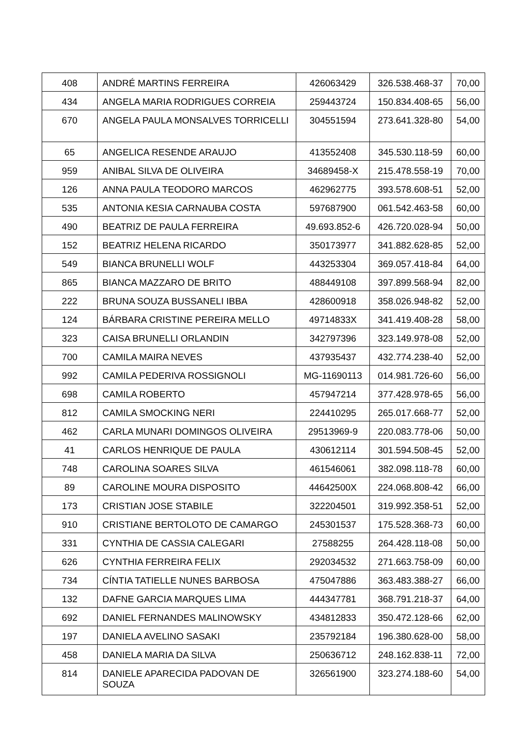| 408 | ANDRÉ MARTINS FERREIRA | 426063429 | 326.538.468-37 | 70,00 |
| 434 | ANGELA MARIA RODRIGUES CORREIA | 259443724 | 150.834.408-65 | 56,00 |
| 670 | ANGELA PAULA MONSALVES TORRICELLI | 304551594 | 273.641.328-80 | 54,00 |
| 65 | ANGELICA RESENDE ARAUJO | 413552408 | 345.530.118-59 | 60,00 |
| 959 | ANIBAL SILVA DE OLIVEIRA | 34689458-X | 215.478.558-19 | 70,00 |
| 126 | ANNA PAULA TEODORO MARCOS | 462962775 | 393.578.608-51 | 52,00 |
| 535 | ANTONIA KESIA CARNAUBA COSTA | 597687900 | 061.542.463-58 | 60,00 |
| 490 | BEATRIZ DE PAULA FERREIRA | 49.693.852-6 | 426.720.028-94 | 50,00 |
| 152 | BEATRIZ HELENA RICARDO | 350173977 | 341.882.628-85 | 52,00 |
| 549 | BIANCA BRUNELLI WOLF | 443253304 | 369.057.418-84 | 64,00 |
| 865 | BIANCA MAZZARO DE BRITO | 488449108 | 397.899.568-94 | 82,00 |
| 222 | BRUNA SOUZA BUSSANELI IBBA | 428600918 | 358.026.948-82 | 52,00 |
| 124 | BÁRBARA CRISTINE PEREIRA MELLO | 49714833X | 341.419.408-28 | 58,00 |
| 323 | CAISA BRUNELLI ORLANDIN | 342797396 | 323.149.978-08 | 52,00 |
| 700 | CAMILA MAIRA NEVES | 437935437 | 432.774.238-40 | 52,00 |
| 992 | CAMILA PEDERIVA ROSSIGNOLI | MG-11690113 | 014.981.726-60 | 56,00 |
| 698 | CAMILA ROBERTO | 457947214 | 377.428.978-65 | 56,00 |
| 812 | CAMILA SMOCKING NERI | 224410295 | 265.017.668-77 | 52,00 |
| 462 | CARLA MUNARI DOMINGOS OLIVEIRA | 29513969-9 | 220.083.778-06 | 50,00 |
| 41 | CARLOS HENRIQUE DE PAULA | 430612114 | 301.594.508-45 | 52,00 |
| 748 | CAROLINA SOARES SILVA | 461546061 | 382.098.118-78 | 60,00 |
| 89 | CAROLINE MOURA DISPOSITO | 44642500X | 224.068.808-42 | 66,00 |
| 173 | CRISTIAN JOSE STABILE | 322204501 | 319.992.358-51 | 52,00 |
| 910 | CRISTIANE BERTOLOTO DE CAMARGO | 245301537 | 175.528.368-73 | 60,00 |
| 331 | CYNTHIA DE CASSIA CALEGARI | 27588255 | 264.428.118-08 | 50,00 |
| 626 | CYNTHIA FERREIRA FELIX | 292034532 | 271.663.758-09 | 60,00 |
| 734 | CÍNTIA TATIELLE NUNES BARBOSA | 475047886 | 363.483.388-27 | 66,00 |
| 132 | DAFNE GARCIA MARQUES LIMA | 444347781 | 368.791.218-37 | 64,00 |
| 692 | DANIEL FERNANDES MALINOWSKY | 434812833 | 350.472.128-66 | 62,00 |
| 197 | DANIELA AVELINO SASAKI | 235792184 | 196.380.628-00 | 58,00 |
| 458 | DANIELA MARIA DA SILVA | 250636712 | 248.162.838-11 | 72,00 |
| 814 | DANIELE APARECIDA PADOVAN DE SOUZA | 326561900 | 323.274.188-60 | 54,00 |